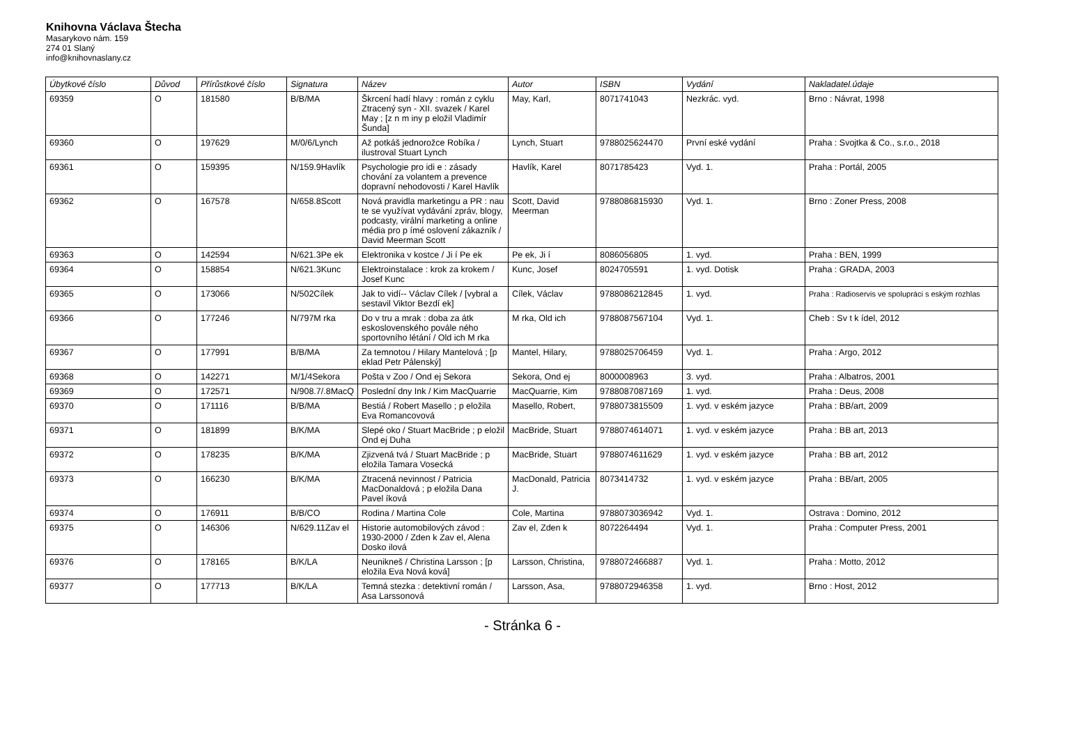Knihovna Václava Štecha
Masarykovo nám. 159
274 01 Slaný
info@knihovnaslany.cz
| Úbytkové číslo | Důvod | Přírůstkové číslo | Signatura | Název | Autor | ISBN | Vydání | Nakladatel.údaje |
| --- | --- | --- | --- | --- | --- | --- | --- | --- |
| 69359 | O | 181580 | B/B/MA | Škrcení hadí hlavy : román z cyklu Ztracený syn - XII. svazek / Karel May ; [z n m iny p eložil Vladimír Šunda] | May, Karl, | 8071741043 | Nezkrác. vyd. | Brno : Návrat, 1998 |
| 69360 | O | 197629 | M/0/6/Lynch | Až potkáš jednorožce Robíka / ilustroval Stuart Lynch | Lynch, Stuart | 9788025624470 | První eské vydání | Praha : Svojtka & Co., s.r.o., 2018 |
| 69361 | O | 159395 | N/159.9Havlík | Psychologie pro idi e : zásady chování za volantem a prevence dopravní nehodovosti / Karel Havlík | Havlík, Karel | 8071785423 | Vyd. 1. | Praha : Portál, 2005 |
| 69362 | O | 167578 | N/658.8Scott | Nová pravidla marketingu a PR : nau te se využívat vydávání zpráv, blogy, podcasty, virální marketing a online média pro p ímé oslovení zákazník / David Meerman Scott | Scott, David Meerman | 9788086815930 | Vyd. 1. | Brno : Zoner Press, 2008 |
| 69363 | O | 142594 | N/621.3Pe ek | Elektronika v kostce / Ji í Pe ek | Pe ek, Ji í | 8086056805 | 1. vyd. | Praha : BEN, 1999 |
| 69364 | O | 158854 | N/621.3Kunc | Elektroinstalace : krok za krokem / Josef Kunc | Kunc, Josef | 8024705591 | 1. vyd. Dotisk | Praha : GRADA, 2003 |
| 69365 | O | 173066 | N/502Cílek | Jak to vidí-- Václav Cílek / [vybral a sestavil Viktor Bezdí ek] | Cílek, Václav | 9788086212845 | 1. vyd. | Praha : Radioservis ve spolupráci s eským rozhlas |
| 69366 | O | 177246 | N/797M rka | Do v tru a mrak : doba za átk eskoslovenského povále ného sportovního létání / Old ich M rka | M rka, Old ich | 9788087567104 | Vyd. 1. | Cheb : Sv t k ídel, 2012 |
| 69367 | O | 177991 | B/B/MA | Za temnotou / Hilary Mantelová ; [p eklad Petr Pálenský] | Mantel, Hilary, | 9788025706459 | Vyd. 1. | Praha : Argo, 2012 |
| 69368 | O | 142271 | M/1/4Sekora | Pošta v Zoo / Ond ej Sekora | Sekora, Ond ej | 8000008963 | 3. vyd. | Praha : Albatros, 2001 |
| 69369 | O | 172571 | N/908.7/.8MacQ | Poslední dny Ink / Kim MacQuarrie | MacQuarrie, Kim | 9788087087169 | 1. vyd. | Praha : Deus, 2008 |
| 69370 | O | 171116 | B/B/MA | Bestiá / Robert Masello ; p eložila Eva Romancovová | Masello, Robert, | 9788073815509 | 1. vyd. v eském jazyce | Praha : BB/art, 2009 |
| 69371 | O | 181899 | B/K/MA | Slepé oko / Stuart MacBride ; p eložil Ond ej Duha | MacBride, Stuart | 9788074614071 | 1. vyd. v eském jazyce | Praha : BB art, 2013 |
| 69372 | O | 178235 | B/K/MA | Zjizvená tvá / Stuart MacBride ; p eložila Tamara Vosecká | MacBride, Stuart | 9788074611629 | 1. vyd. v eském jazyce | Praha : BB art, 2012 |
| 69373 | O | 166230 | B/K/MA | Ztracená nevinnost / Patricia MacDonaldová ; p eložila Dana Pavel íková | MacDonald, Patricia J. | 8073414732 | 1. vyd. v eském jazyce | Praha : BB/art, 2005 |
| 69374 | O | 176911 | B/B/CO | Rodina / Martina Cole | Cole, Martina | 9788073036942 | Vyd. 1. | Ostrava : Domino, 2012 |
| 69375 | O | 146306 | N/629.11Zav el | Historie automobilových závod : 1930-2000 / Zden k Zav el, Alena Dosko ilová | Zav el, Zden k | 8072264494 | Vyd. 1. | Praha : Computer Press, 2001 |
| 69376 | O | 178165 | B/K/LA | Neunikneš / Christina Larsson ; [p eložila Eva Nová ková] | Larsson, Christina, | 9788072466887 | Vyd. 1. | Praha : Motto, 2012 |
| 69377 | O | 177713 | B/K/LA | Temná stezka : detektivní román / Asa Larssonová | Larsson, Asa, | 9788072946358 | 1. vyd. | Brno : Host, 2012 |
- Stránka 6 -